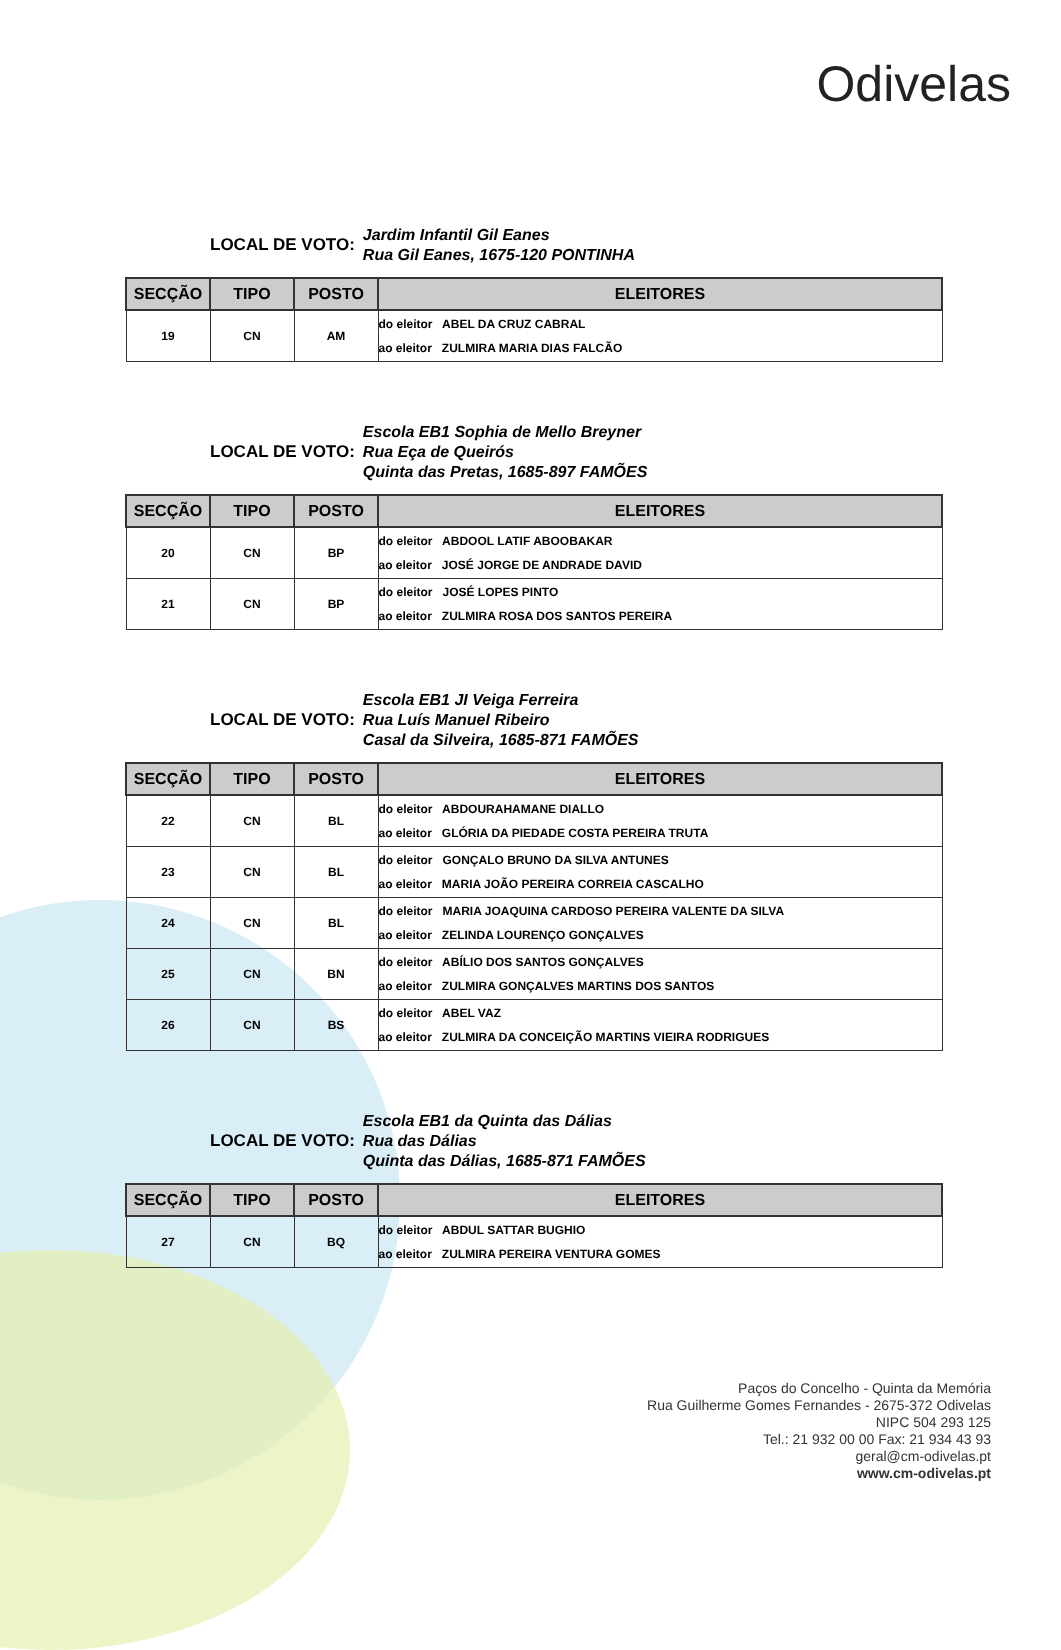Odivelas
LOCAL DE VOTO:
Jardim Infantil Gil Eanes
Rua Gil Eanes, 1675-120 PONTINHA
| SECÇÃO | TIPO | POSTO | ELEITORES |
| --- | --- | --- | --- |
| 19 | CN | AM | do eleitor ABEL DA CRUZ CABRAL ao eleitor ZULMIRA MARIA DIAS FALCÃO |
LOCAL DE VOTO:
Escola EB1 Sophia de Mello Breyner
Rua Eça de Queirós
Quinta das Pretas, 1685-897 FAMÕES
| SECÇÃO | TIPO | POSTO | ELEITORES |
| --- | --- | --- | --- |
| 20 | CN | BP | do eleitor ABDOOL LATIF ABOOBAKAR ao eleitor JOSÉ JORGE DE ANDRADE DAVID |
| 21 | CN | BP | do eleitor JOSÉ LOPES PINTO ao eleitor ZULMIRA ROSA DOS SANTOS PEREIRA |
LOCAL DE VOTO:
Escola EB1 JI Veiga Ferreira
Rua Luís Manuel Ribeiro
Casal da Silveira, 1685-871 FAMÕES
| SECÇÃO | TIPO | POSTO | ELEITORES |
| --- | --- | --- | --- |
| 22 | CN | BL | do eleitor ABDOURAHAMANE DIALLO ao eleitor GLÓRIA DA PIEDADE COSTA PEREIRA TRUTA |
| 23 | CN | BL | do eleitor GONÇALO BRUNO DA SILVA ANTUNES ao eleitor MARIA JOÃO PEREIRA CORREIA CASCALHO |
| 24 | CN | BL | do eleitor MARIA JOAQUINA CARDOSO PEREIRA VALENTE DA SILVA ao eleitor ZELINDA LOURENÇO GONÇALVES |
| 25 | CN | BN | do eleitor ABÍLIO DOS SANTOS GONÇALVES ao eleitor ZULMIRA GONÇALVES MARTINS DOS SANTOS |
| 26 | CN | BS | do eleitor ABEL VAZ ao eleitor ZULMIRA DA CONCEIÇÃO MARTINS VIEIRA RODRIGUES |
LOCAL DE VOTO:
Escola EB1 da Quinta das Dálias
Rua das Dálias
Quinta das Dálias, 1685-871 FAMÕES
| SECÇÃO | TIPO | POSTO | ELEITORES |
| --- | --- | --- | --- |
| 27 | CN | BQ | do eleitor ABDUL SATTAR BUGHIO ao eleitor ZULMIRA PEREIRA VENTURA GOMES |
Paços do Concelho - Quinta da Memória
Rua Guilherme Gomes Fernandes - 2675-372 Odivelas
NIPC 504 293 125
Tel.: 21 932 00 00 Fax: 21 934 43 93
geral@cm-odivelas.pt
www.cm-odivelas.pt